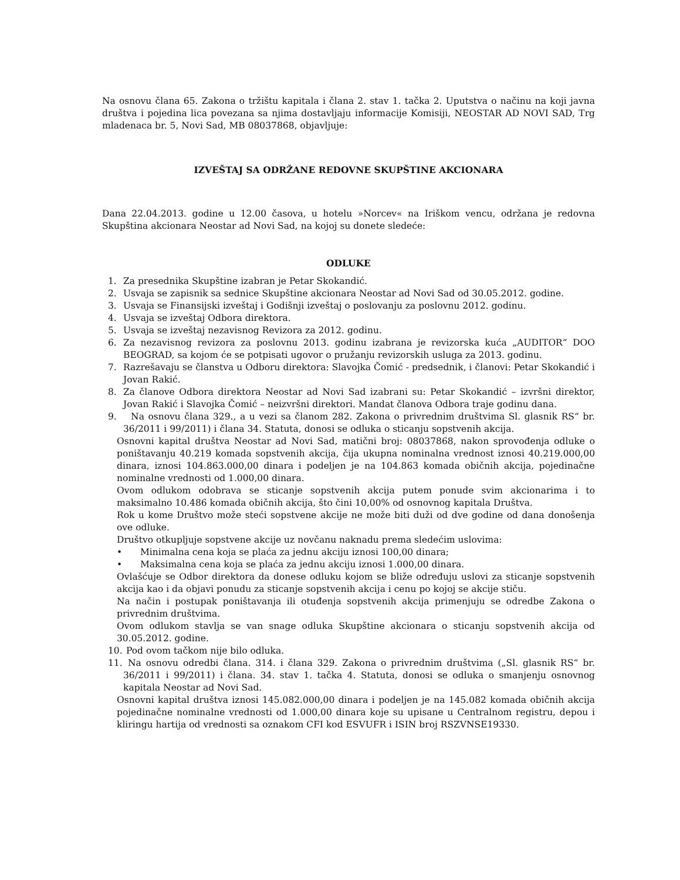Na osnovu člana 65. Zakona o tržištu kapitala i člana 2. stav 1. tačka 2. Uputstva o načinu na koji javna društva i pojedina lica povezana sa njima dostavljaju informacije Komisiji, NEOSTAR AD NOVI SAD, Trg mladenaca br. 5, Novi Sad, MB 08037868, objavljuje:
IZVEŠTAJ SA ODRŽANE REDOVNE SKUPŠTINE AKCIONARA
Dana 22.04.2013. godine u 12.00 časova, u hotelu »Norcev« na Iriškom vencu, održana je redovna Skupština akcionara Neostar ad Novi Sad, na kojoj su donete sledeće:
ODLUKE
1. Za presednika Skupštine izabran je Petar Skokandić.
2. Usvaja se zapisnik sa sednice Skupštine akcionara Neostar ad Novi Sad od 30.05.2012. godine.
3. Usvaja se Finansijski izveštaj i Godišnji izveštaj o poslovanju za poslovnu 2012. godinu.
4. Usvaja se izveštaj Odbora direktora.
5. Usvaja se izveštaj nezavisnog Revizora za 2012. godinu.
6. Za nezavisnog revizora za poslovnu 2013. godinu izabrana je revizorska kuća „AUDITOR“ DOO BEOGRAD, sa kojom će se potpisati ugovor o pružanju revizorskih usluga za 2013. godinu.
7. Razrešavaju se članstva u Odboru direktora: Slavojka Čomić - predsednik, i članovi: Petar Skokandić i Jovan Rakić.
8. Za članove Odbora direktora Neostar ad Novi Sad izabrani su: Petar Skokandić – izvršni direktor, Jovan Rakić i Slavojka Čomić – neizvršni direktori. Mandat članova Odbora traje godinu dana.
9. Na osnovu člana 329., a u vezi sa članom 282. Zakona o privrednim društvima Sl. glasnik RS“ br. 36/2011 i 99/2011) i člana 34. Statuta, donosi se odluka o sticanju sopstvenih akcija.
Osnovni kapital društva Neostar ad Novi Sad, matični broj: 08037868, nakon sprovođenja odluke o poništavanju 40.219 komada sopstvenih akcija, čija ukupna nominalna vrednost iznosi 40.219.000,00 dinara, iznosi 104.863.000,00 dinara i podeljen je na 104.863 komada običnih akcija, pojedinačne nominalne vrednosti od 1.000,00 dinara.
Ovom odlukom odobrava se sticanje sopstvenih akcija putem ponude svim akcionarima i to maksimalno 10.486 komada običnih akcija, što čini 10,00% od osnovnog kapitala Društva.
Rok u kome Društvo može steći sopstvene akcije ne može biti duži od dve godine od dana donošenja ove odluke.
Društvo otkupljuje sopstvene akcije uz novčanu naknadu prema sledećim uslovima:
• Minimalna cena koja se plaća za jednu akciju iznosi 100,00 dinara;
• Maksimalna cena koja se plaća za jednu akciju iznosi 1.000,00 dinara.
Ovlašćuje se Odbor direktora da donese odluku kojom se bliže određuju uslovi za sticanje sopstvenih akcija kao i da objavi ponudu za sticanje sopstvenih akcija i cenu po kojoj se akcije stiču.
Na način i postupak poništavanja ili otuđenja sopstvenih akcija primenjuju se odredbe Zakona o privrednim društvima.
Ovom odlukom stavlja se van snage odluka Skupštine akcionara o sticanju sopstvenih akcija od 30.05.2012. godine.
10. Pod ovom tačkom nije bilo odluka.
11. Na osnovu odredbi člana. 314. i člana 329. Zakona o privrednim društvima („Sl. glasnik RS“ br. 36/2011 i 99/2011) i člana. 34. stav 1. tačka 4. Statuta, donosi se odluka o smanjenju osnovnog kapitala Neostar ad Novi Sad.
Osnovni kapital društva iznosi 145.082.000,00 dinara i podeljen je na 145.082 komada običnih akcija pojedinačne nominalne vrednosti od 1.000,00 dinara koje su upisane u Centralnom registru, depou i kliringu hartija od vrednosti sa oznakom CFI kod ESVUFR i ISIN broj RSZVNSE19330.